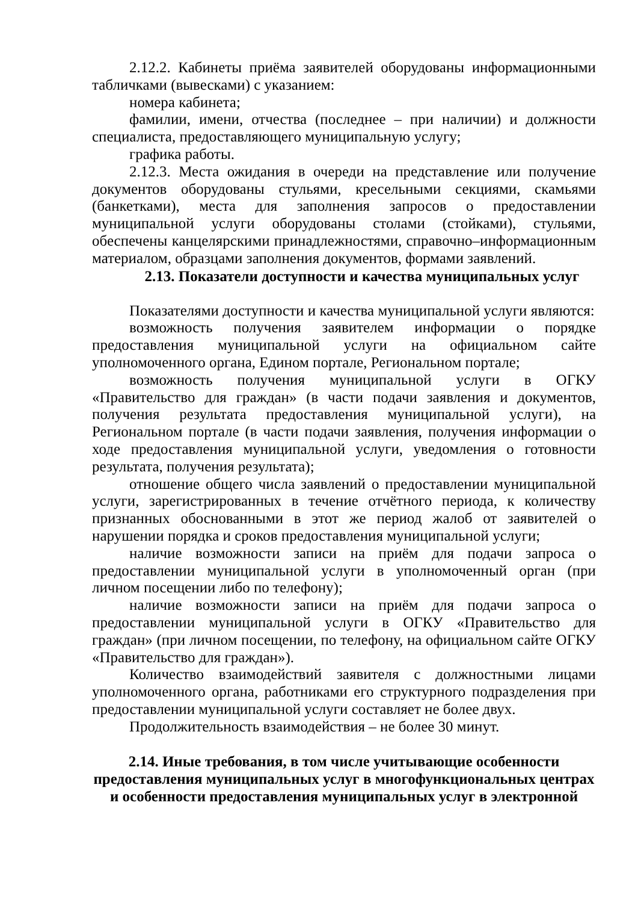2.12.2. Кабинеты приёма заявителей оборудованы информационными табличками (вывесками) с указанием:
номера кабинета;
фамилии, имени, отчества (последнее – при наличии) и должности специалиста, предоставляющего муниципальную услугу;
графика работы.
2.12.3. Места ожидания в очереди на представление или получение документов оборудованы стульями, кресельными секциями, скамьями (банкетками), места для заполнения запросов о предоставлении муниципальной услуги оборудованы столами (стойками), стульями, обеспечены канцелярскими принадлежностями, справочно–информационным материалом, образцами заполнения документов, формами заявлений.
2.13. Показатели доступности и качества муниципальных услуг
Показателями доступности и качества муниципальной услуги являются:
возможность получения заявителем информации о порядке предоставления муниципальной услуги на официальном сайте уполномоченного органа, Едином портале, Региональном портале;
возможность получения муниципальной услуги в ОГКУ «Правительство для граждан» (в части подачи заявления и документов, получения результата предоставления муниципальной услуги), на Региональном портале (в части подачи заявления, получения информации о ходе предоставления муниципальной услуги, уведомления о готовности результата, получения результата);
отношение общего числа заявлений о предоставлении муниципальной услуги, зарегистрированных в течение отчётного периода, к количеству признанных обоснованными в этот же период жалоб от заявителей о нарушении порядка и сроков предоставления муниципальной услуги;
наличие возможности записи на приём для подачи запроса о предоставлении муниципальной услуги в уполномоченный орган (при личном посещении либо по телефону);
наличие возможности записи на приём для подачи запроса о предоставлении муниципальной услуги в ОГКУ «Правительство для граждан» (при личном посещении, по телефону, на официальном сайте ОГКУ «Правительство для граждан»).
Количество взаимодействий заявителя с должностными лицами уполномоченного органа, работниками его структурного подразделения при предоставлении муниципальной услуги составляет не более двух.
Продолжительность взаимодействия – не более 30 минут.
2.14. Иные требования, в том числе учитывающие особенности предоставления муниципальных услуг в многофункциональных центрах и особенности предоставления муниципальных услуг в электронной